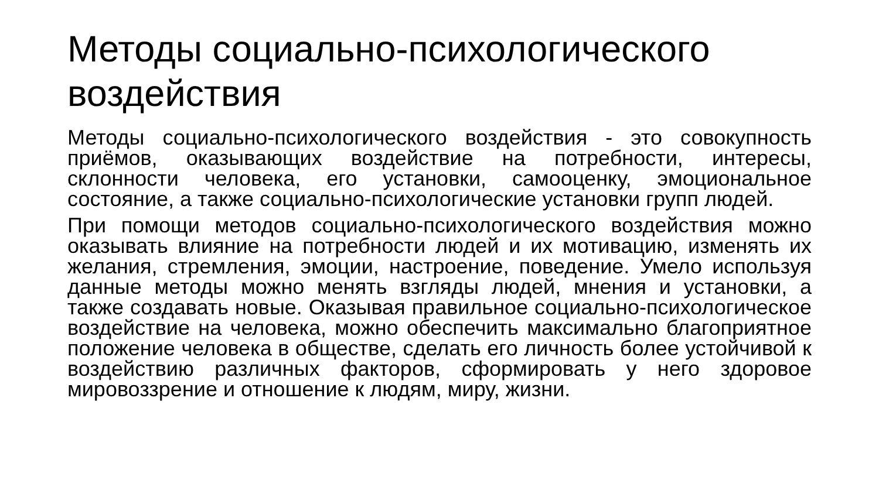Методы социально-психологического воздействия
Методы социально-психологического воздействия - это совокупность приёмов, оказывающих воздействие на потребности, интересы, склонности человека, его установки, самооценку, эмоциональное состояние, а также социально-психологические установки групп людей.
При помощи методов социально-психологического воздействия можно оказывать влияние на потребности людей и их мотивацию, изменять их желания, стремления, эмоции, настроение, поведение. Умело используя данные методы можно менять взгляды людей, мнения и установки, а также создавать новые. Оказывая правильное социально-психологическое воздействие на человека, можно обеспечить максимально благоприятное положение человека в обществе, сделать его личность более устойчивой к воздействию различных факторов, сформировать у него здоровое мировоззрение и отношение к людям, миру, жизни.